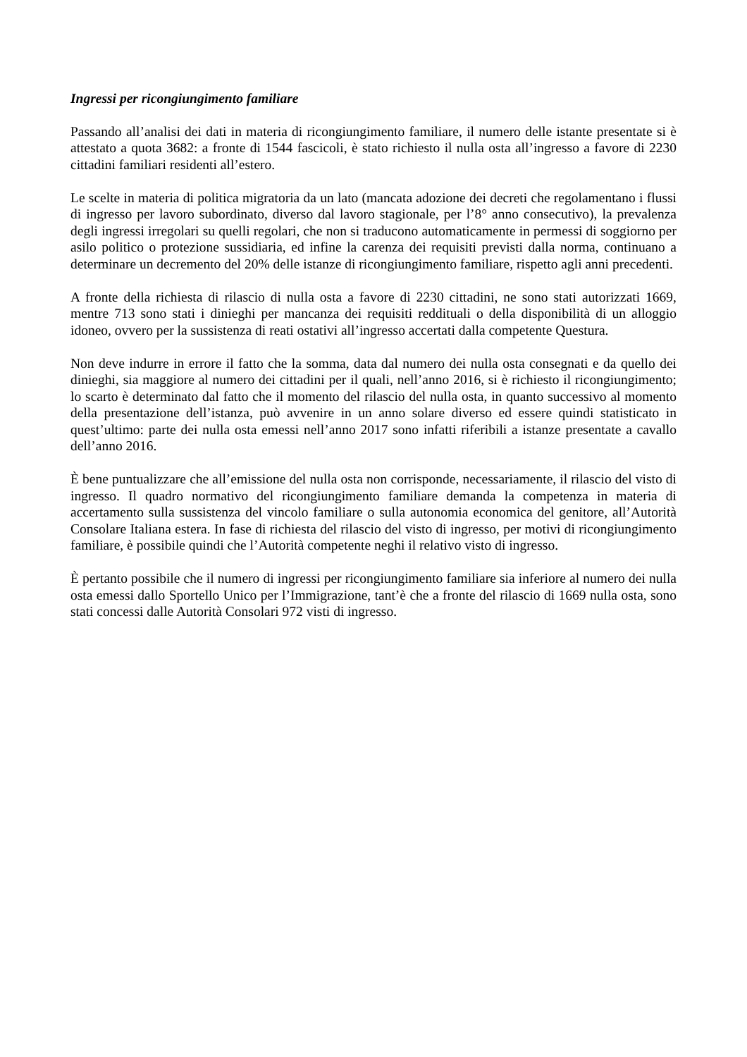Ingressi per ricongiungimento familiare
Passando all’analisi dei dati in materia di ricongiungimento familiare, il numero delle istante presentate si è attestato a quota 3682: a fronte di 1544 fascicoli, è stato richiesto il nulla osta all’ingresso a favore di 2230 cittadini familiari residenti all’estero.
Le scelte in materia di politica migratoria da un lato (mancata adozione dei decreti che regolamentano i flussi di ingresso per lavoro subordinato, diverso dal lavoro stagionale, per l’8° anno consecutivo), la prevalenza degli ingressi irregolari su quelli regolari, che non si traducono automaticamente in permessi di soggiorno per asilo politico o protezione sussidiaria, ed infine la carenza dei requisiti previsti dalla norma, continuano a determinare un decremento del 20% delle istanze di ricongiungimento familiare, rispetto agli anni precedenti.
A fronte della richiesta di rilascio di nulla osta a favore di 2230 cittadini, ne sono stati autorizzati 1669, mentre 713 sono stati i dinieghi per mancanza dei requisiti reddituali o della disponibilità di un alloggio idoneo, ovvero per la sussistenza di reati ostativi all’ingresso accertati dalla competente Questura.
Non deve indurre in errore il fatto che la somma, data dal numero dei nulla osta consegnati e da quello dei dinieghi, sia maggiore al numero dei cittadini per il quali, nell’anno 2016, si è richiesto il ricongiungimento; lo scarto è determinato dal fatto che il momento del rilascio del nulla osta, in quanto successivo al momento della presentazione dell’istanza, può avvenire in un anno solare diverso ed essere quindi statisticato in quest’ultimo: parte dei nulla osta emessi nell’anno 2017 sono infatti riferibili a istanze presentate a cavallo dell’anno 2016.
È bene puntualizzare che all’emissione del nulla osta non corrisponde, necessariamente, il rilascio del visto di ingresso. Il quadro normativo del ricongiungimento familiare demanda la competenza in materia di accertamento sulla sussistenza del vincolo familiare o sulla autonomia economica del genitore, all’Autorità Consolare Italiana estera. In fase di richiesta del rilascio del visto di ingresso, per motivi di ricongiungimento familiare, è possibile quindi che l’Autorità competente neghi il relativo visto di ingresso.
È pertanto possibile che il numero di ingressi per ricongiungimento familiare sia inferiore al numero dei nulla osta emessi dallo Sportello Unico per l’Immigrazione, tant’è che a fronte del rilascio di 1669 nulla osta, sono stati concessi dalle Autorità Consolari 972 visti di ingresso.